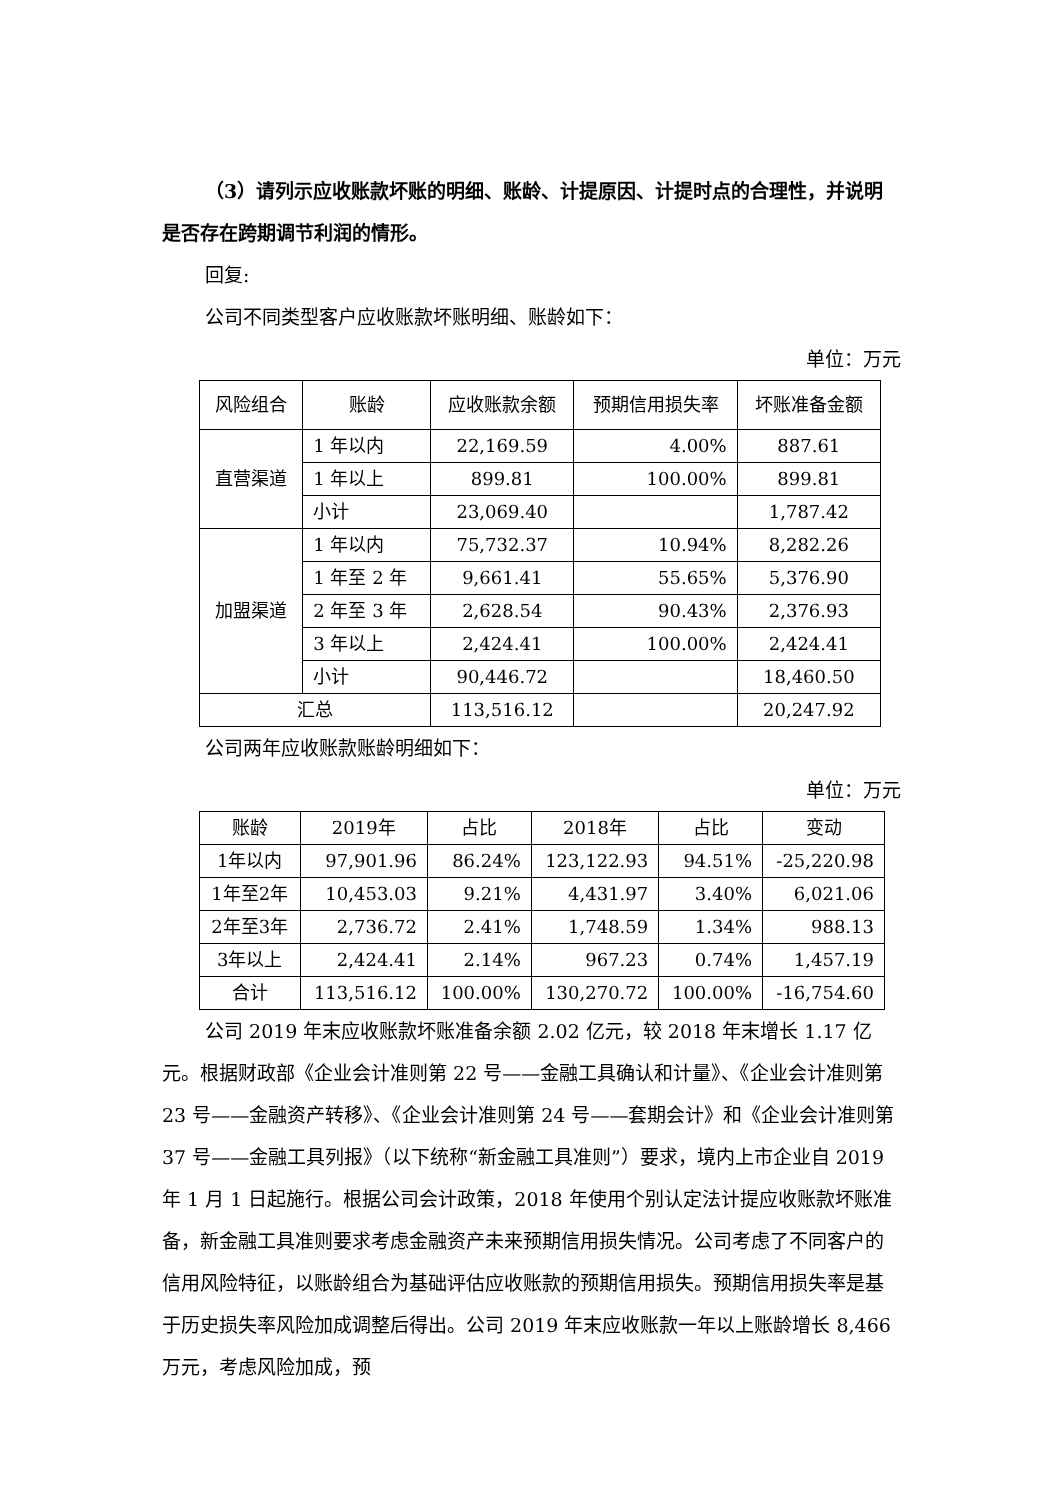（3）请列示应收账款坏账的明细、账龄、计提原因、计提时点的合理性，并说明是否存在跨期调节利润的情形。
回复:
公司不同类型客户应收账款坏账明细、账龄如下：
单位：万元
| 风险组合 | 账龄 | 应收账款余额 | 预期信用损失率 | 坏账准备金额 |
| --- | --- | --- | --- | --- |
| 直营渠道 | 1 年以内 | 22,169.59 | 4.00% | 887.61 |
| | 1 年以上 | 899.81 | 100.00% | 899.81 |
| | 小计 | 23,069.40 | | 1,787.42 |
| 加盟渠道 | 1 年以内 | 75,732.37 | 10.94% | 8,282.26 |
| | 1 年至 2 年 | 9,661.41 | 55.65% | 5,376.90 |
| | 2 年至 3 年 | 2,628.54 | 90.43% | 2,376.93 |
| | 3 年以上 | 2,424.41 | 100.00% | 2,424.41 |
| | 小计 | 90,446.72 | | 18,460.50 |
| 汇总 | | 113,516.12 | | 20,247.92 |
公司两年应收账款账龄明细如下：
单位：万元
| 账龄 | 2019年 | 占比 | 2018年 | 占比 | 变动 |
| --- | --- | --- | --- | --- | --- |
| 1年以内 | 97,901.96 | 86.24% | 123,122.93 | 94.51% | -25,220.98 |
| 1年至2年 | 10,453.03 | 9.21% | 4,431.97 | 3.40% | 6,021.06 |
| 2年至3年 | 2,736.72 | 2.41% | 1,748.59 | 1.34% | 988.13 |
| 3年以上 | 2,424.41 | 2.14% | 967.23 | 0.74% | 1,457.19 |
| 合计 | 113,516.12 | 100.00% | 130,270.72 | 100.00% | -16,754.60 |
公司 2019 年末应收账款坏账准备余额 2.02 亿元，较 2018 年末增长 1.17 亿元。根据财政部《企业会计准则第 22 号——金融工具确认和计量》、《企业会计准则第 23 号——金融资产转移》、《企业会计准则第 24 号——套期会计》和《企业会计准则第 37 号——金融工具列报》（以下统称“新金融工具准则”）要求，境内上市企业自 2019 年 1 月 1 日起施行。根据公司会计政策，2018 年使用个别认定法计提应收账款坏账准备，新金融工具准则要求考虑金融资产未来预期信用损失情况。公司考虑了不同客户的信用风险特征，以账龄组合为基础评估应收账款的预期信用损失。预期信用损失率是基于历史损失率风险加成调整后得出。公司 2019 年末应收账款一年以上账龄增长 8,466 万元，考虑风险加成，预